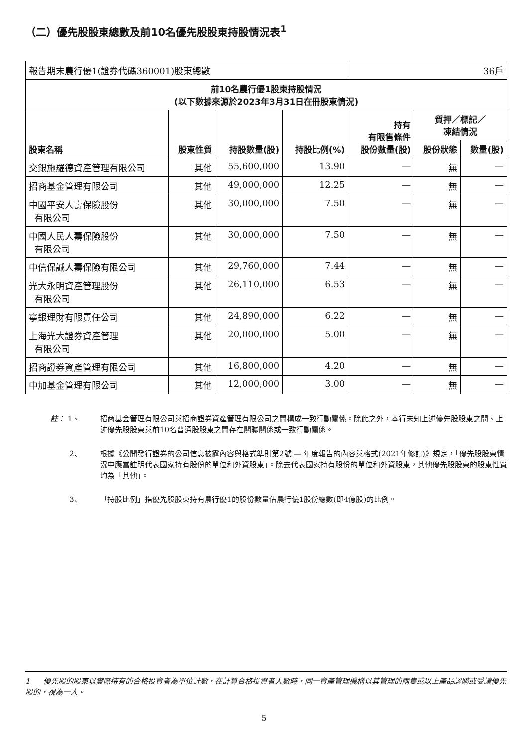（二）優先股股東總數及前10名優先股股東持股情況表<sup>1</sup>
| 報告期末農行優1(證券代碼360001)股東總數 | | | | 36戶 | | |
| 前10名農行優1股東持股情況 (以下數據來源於2023年3月31日在冊股東情況) | | | | | | |
| 股東名稱 | 股東性質 | 持股數量(股) | 持股比例(%) | 持有 有限售條件 股份數量(股) | 質押／標記／ 凍結情況 | |
| | | | | | 股份狀態 | 數量(股) |
| 交銀施羅德資產管理有限公司 | 其他 | 55,600,000 | 13.90 | — | 無 | — |
| 招商基金管理有限公司 | 其他 | 49,000,000 | 12.25 | — | 無 | — |
| 中國平安人壽保險股份 有限公司 | 其他 | 30,000,000 | 7.50 | — | 無 | — |
| 中國人民人壽保險股份 有限公司 | 其他 | 30,000,000 | 7.50 | — | 無 | — |
| 中信保誠人壽保險有限公司 | 其他 | 29,760,000 | 7.44 | — | 無 | — |
| 光大永明資產管理股份 有限公司 | 其他 | 26,110,000 | 6.53 | — | 無 | — |
| 寧銀理財有限責任公司 | 其他 | 24,890,000 | 6.22 | — | 無 | — |
| 上海光大證券資產管理 有限公司 | 其他 | 20,000,000 | 5.00 | — | 無 | — |
| 招商證券資產管理有限公司 | 其他 | 16,800,000 | 4.20 | — | 無 | — |
| 中加基金管理有限公司 | 其他 | 12,000,000 | 3.00 | — | 無 | — |
註： 1、 招商基金管理有限公司與招商證券資產管理有限公司之間構成一致行動關係。除此之外，本行未知上述優先股股東之間、上述優先股股東與前10名普通股股東之間存在關聯關係或一致行動關係。
2、 根據《公開發行證券的公司信息披露內容與格式準則第2號 — 年度報告的內容與格式(2021年修訂)》規定，「優先股股東情況中應當註明代表國家持有股份的單位和外資股東」。除去代表國家持有股份的單位和外資股東，其他優先股股東的股東性質均為「其他」。
3、 「持股比例」指優先股股東持有農行優1的股份數量佔農行優1股份總數(即4億股)的比例。
1 優先股的股東以實際持有的合格投資者為單位計數，在計算合格投資者人數時，同一資產管理機構以其管理的兩隻或以上產品認購或受讓優先股的，視為一人。
5